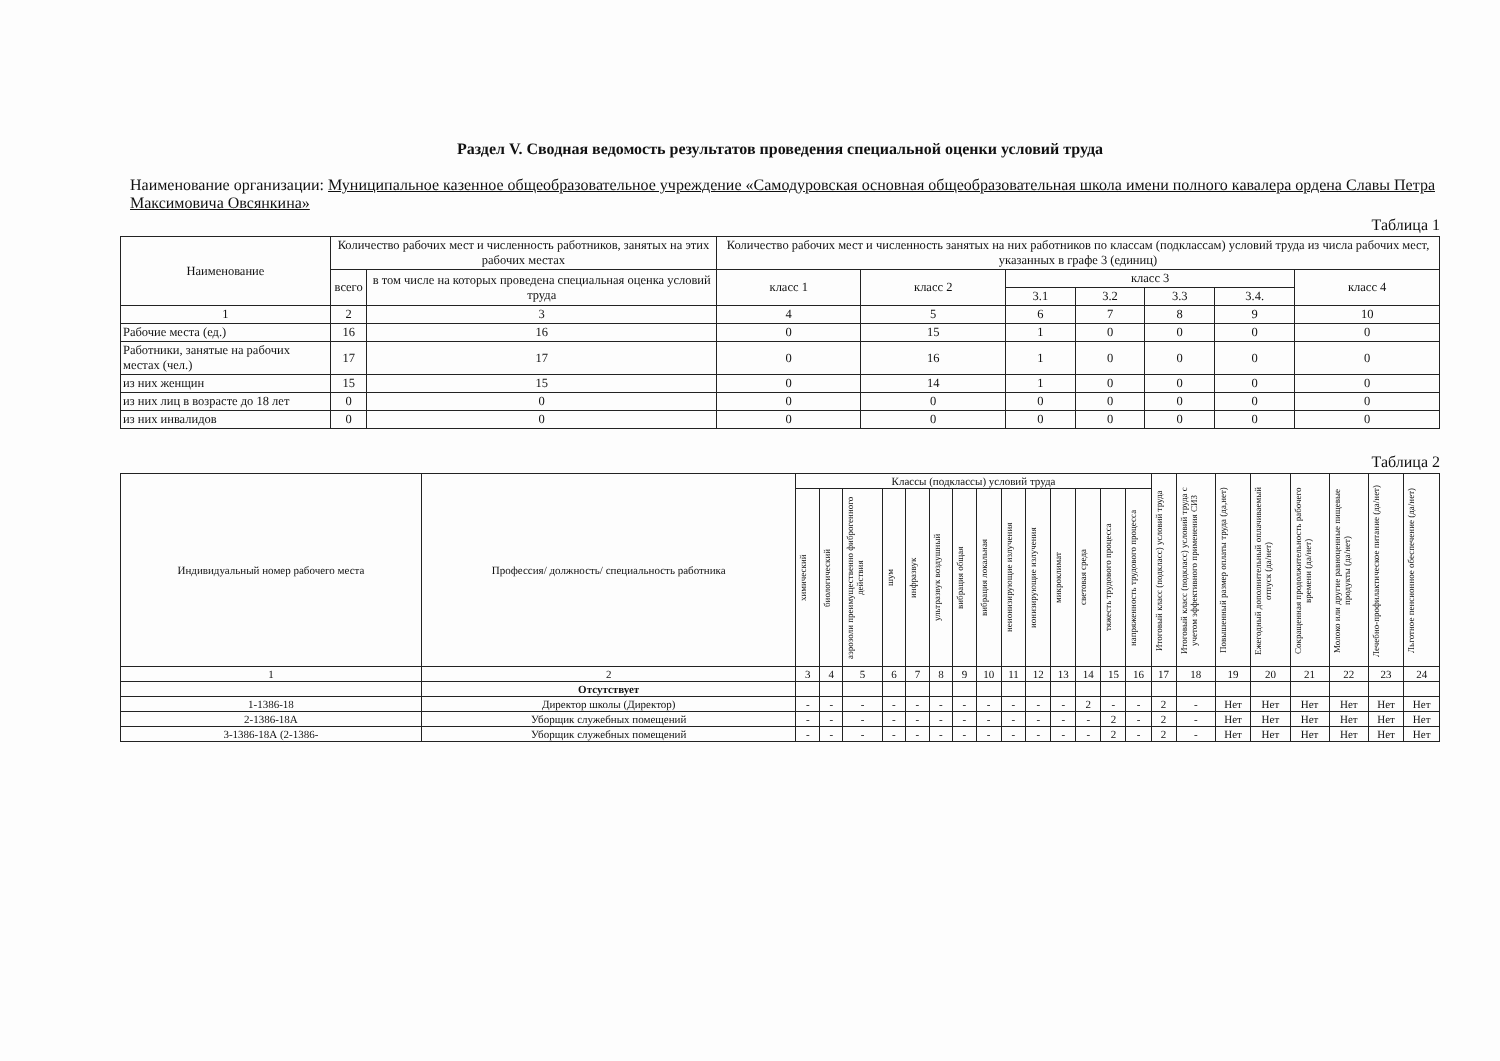Раздел V. Сводная ведомость результатов проведения специальной оценки условий труда
Наименование организации: Муниципальное казенное общеобразовательное учреждение «Самодуровская основная общеобразовательная школа имени полного кавалера ордена Славы Петра Максимовича Овсянкина»
Таблица 1
| Наименование | Количество рабочих мест и численность работников, занятых на этих рабочих местах | | Количество рабочих мест и численность занятых на них работников по классам (подклассам) условий труда из числа рабочих мест, указанных в графе 3 (единиц) | | | | | | |
| --- | --- | --- | --- | --- | --- | --- | --- | --- | --- |
| | всего | в том числе на которых проведена специальная оценка условий труда | класс 1 | класс 2 | класс 3 | | | | класс 4 |
| | | | | | 3.1 | 3.2 | 3.3 | 3.4. | |
| 1 | 2 | 3 | 4 | 5 | 6 | 7 | 8 | 9 | 10 |
| Рабочие места (ед.) | 16 | 16 | 0 | 15 | 1 | 0 | 0 | 0 | 0 |
| Работники, занятые на рабочих местах (чел.) | 17 | 17 | 0 | 16 | 1 | 0 | 0 | 0 | 0 |
| из них женщин | 15 | 15 | 0 | 14 | 1 | 0 | 0 | 0 | 0 |
| из них лиц в возрасте до 18 лет | 0 | 0 | 0 | 0 | 0 | 0 | 0 | 0 | 0 |
| из них инвалидов | 0 | 0 | 0 | 0 | 0 | 0 | 0 | 0 | 0 |
Таблица 2
| Индивидуальный номер рабочего места | Профессия/ должность/ специальность работника | Классы (подклассы) условий труда | | | | | | | | | | | | | | Итоговый класс (подкласс) условий труда | Итоговый класс (подкласс) условий труда с учетом эффективного применения СИЗ | Повышенный размер оплаты труда (да,нет) | Ежегодный дополнительный оплачиваемый отпуск (да/нет) | Сокращенная продолжительность рабочего времени (да/нет) | Молоко или другие равноценные пищевые продукты (да/нет) | Лечебно-профилактическое питание (да/нет) | Льготное пенсионное обеспечение (да/нет) |
| --- | --- | --- | --- | --- | --- | --- | --- | --- | --- | --- | --- | --- | --- | --- | --- | --- | --- | --- | --- | --- | --- | --- | --- |
| | | химический | биологический | аэрозоли преимущественно фиброгенного действия | шум | инфразвук | ультразвук воздушный | вибрация общая | вибрация локальная | неионизирующие излучения | ионизирующие излучения | микроклимат | световая среда | тяжесть трудового процесса | напряженность трудового процесса | | | | | | | | |
| 1 | 2 | 3 | 4 | 5 | 6 | 7 | 8 | 9 | 10 | 11 | 12 | 13 | 14 | 15 | 16 | 17 | 18 | 19 | 20 | 21 | 22 | 23 | 24 |
| | Отсутствует | | | | | | | | | | | | | | | | | | | | | | |
| 1-1386-18 | Директор школы (Директор) | - | - | - | - | - | - | - | - | - | - | - | 2 | - | - | 2 | - | Нет | Нет | Нет | Нет | Нет | Нет |
| 2-1386-18А | Уборщик служебных помещений | - | - | - | - | - | - | - | - | - | - | - | - | 2 | - | 2 | - | Нет | Нет | Нет | Нет | Нет | Нет |
| 3-1386-18А (2-1386- | Уборщик служебных помещений | - | - | - | - | - | - | - | - | - | - | - | - | 2 | - | 2 | - | Нет | Нет | Нет | Нет | Нет | Нет |